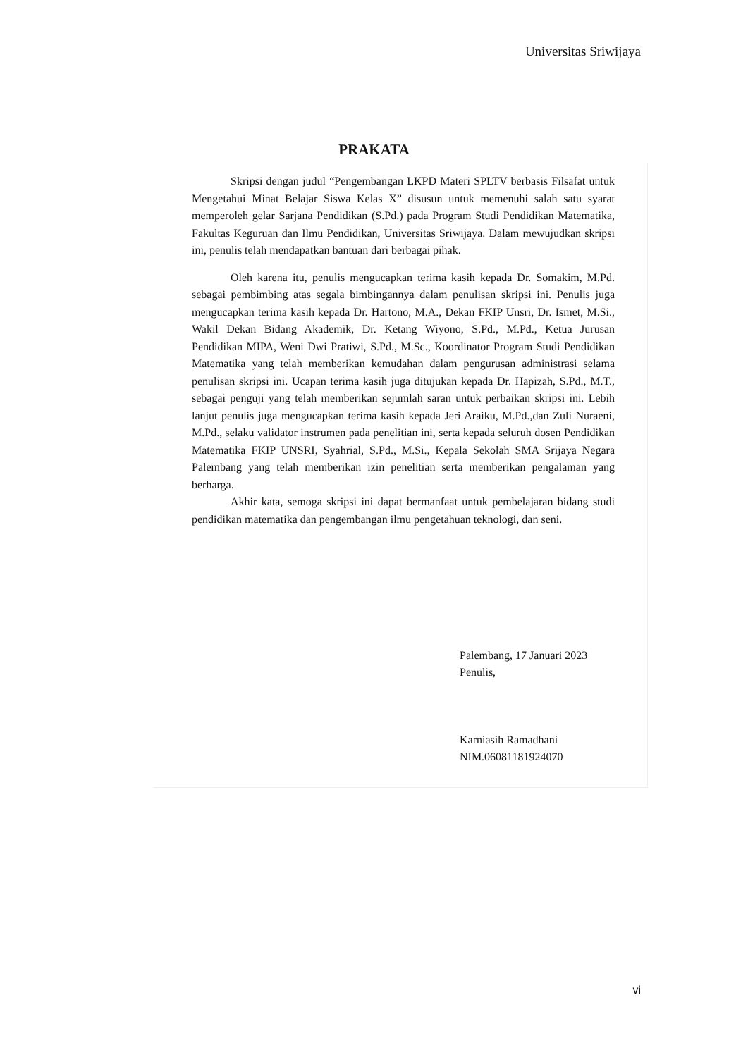Universitas Sriwijaya
PRAKATA
Skripsi dengan judul “Pengembangan LKPD Materi SPLTV berbasis Filsafat untuk Mengetahui Minat Belajar Siswa Kelas X” disusun untuk memenuhi salah satu syarat memperoleh gelar Sarjana Pendidikan (S.Pd.) pada Program Studi Pendidikan Matematika, Fakultas Keguruan dan Ilmu Pendidikan, Universitas Sriwijaya. Dalam mewujudkan skripsi ini, penulis telah mendapatkan bantuan dari berbagai pihak.
Oleh karena itu, penulis mengucapkan terima kasih kepada Dr. Somakim, M.Pd. sebagai pembimbing atas segala bimbingannya dalam penulisan skripsi ini. Penulis juga mengucapkan terima kasih kepada Dr. Hartono, M.A., Dekan FKIP Unsri, Dr. Ismet, M.Si., Wakil Dekan Bidang Akademik, Dr. Ketang Wiyono, S.Pd., M.Pd., Ketua Jurusan Pendidikan MIPA, Weni Dwi Pratiwi, S.Pd., M.Sc., Koordinator Program Studi Pendidikan Matematika yang telah memberikan kemudahan dalam pengurusan administrasi selama penulisan skripsi ini. Ucapan terima kasih juga ditujukan kepada Dr. Hapizah, S.Pd., M.T., sebagai penguji yang telah memberikan sejumlah saran untuk perbaikan skripsi ini. Lebih lanjut penulis juga mengucapkan terima kasih kepada Jeri Araiku, M.Pd.,dan Zuli Nuraeni, M.Pd., selaku validator instrumen pada penelitian ini, serta kepada seluruh dosen Pendidikan Matematika FKIP UNSRI, Syahrial, S.Pd., M.Si., Kepala Sekolah SMA Srijaya Negara Palembang yang telah memberikan izin penelitian serta memberikan pengalaman yang berharga.
Akhir kata, semoga skripsi ini dapat bermanfaat untuk pembelajaran bidang studi pendidikan matematika dan pengembangan ilmu pengetahuan teknologi, dan seni.
Palembang, 17 Januari 2023
Penulis,
Karniasih Ramadhani
NIM.06081181924070
vi